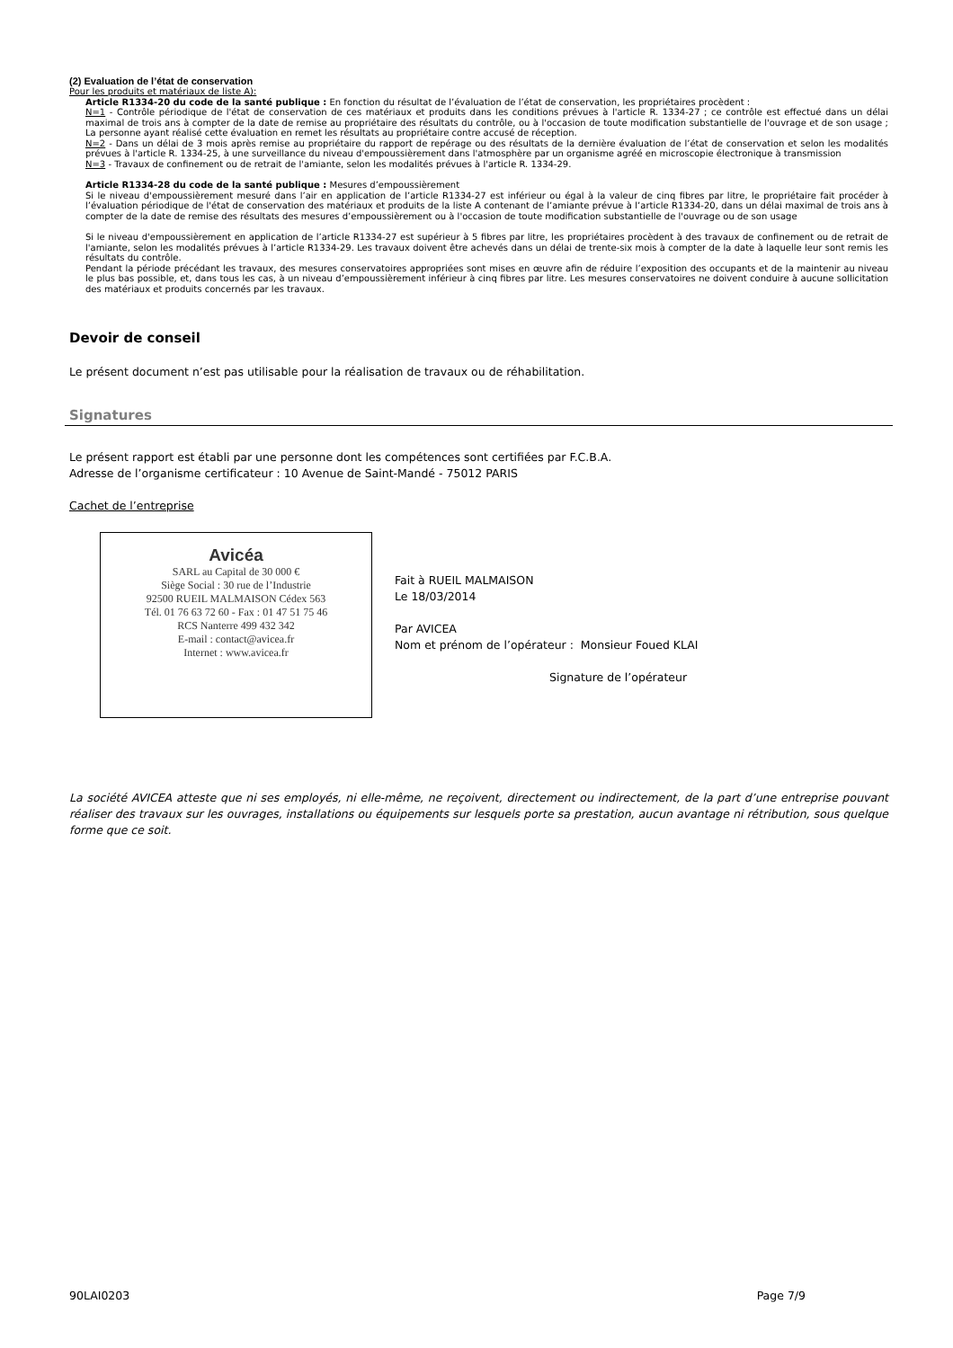(2) Evaluation de l’état de conservation
Pour les produits et matériaux de liste A):
Article R1334-20 du code de la santé publique : En fonction du résultat de l’évaluation de l’état de conservation, les propriétaires procèdent :
N=1 - Contrôle périodique de l'état de conservation de ces matériaux et produits dans les conditions prévues à l'article R. 1334-27 ; ce contrôle est effectué dans un délai maximal de trois ans à compter de la date de remise au propriétaire des résultats du contrôle, ou à l'occasion de toute modification substantielle de l'ouvrage et de son usage ; La personne ayant réalisé cette évaluation en remet les résultats au propriétaire contre accusé de réception.
N=2 - Dans un délai de 3 mois après remise au propriétaire du rapport de repérage ou des résultats de la dernière évaluation de l’état de conservation et selon les modalités prévues à l'article R. 1334-25, à une surveillance du niveau d'empoussièrement dans l'atmosphère par un organisme agréé en microscopie électronique à transmission
N=3 - Travaux de confinement ou de retrait de l'amiante, selon les modalités prévues à l'article R. 1334-29.
Article R1334-28 du code de la santé publique : Mesures d’empoussièrement
Si le niveau d'empoussièrement mesuré dans l’air en application de l’article R1334-27 est inférieur ou égal à la valeur de cinq fibres par litre, le propriétaire fait procéder à l’évaluation périodique de l'état de conservation des matériaux et produits de la liste A contenant de l’amiante prévue à l’article R1334-20, dans un délai maximal de trois ans à compter de la date de remise des résultats des mesures d’empoussièrement ou à l'occasion de toute modification substantielle de l'ouvrage ou de son usage
Si le niveau d'empoussièrement en application de l’article R1334-27 est supérieur à 5 fibres par litre, les propriétaires procèdent à des travaux de confinement ou de retrait de l'amiante, selon les modalités prévues à l’article R1334-29. Les travaux doivent être achevés dans un délai de trente-six mois à compter de la date à laquelle leur sont remis les résultats du contrôle.
Pendant la période précédant les travaux, des mesures conservatoires appropriées sont mises en œuvre afin de réduire l’exposition des occupants et de la maintenir au niveau le plus bas possible, et, dans tous les cas, à un niveau d’empoussièrement inférieur à cinq fibres par litre. Les mesures conservatoires ne doivent conduire à aucune sollicitation des matériaux et produits concernés par les travaux.
Devoir de conseil
Le présent document n’est pas utilisable pour la réalisation de travaux ou de réhabilitation.
Signatures
Le présent rapport est établi par une personne dont les compétences sont certifiées par F.C.B.A.
Adresse de l’organisme certificateur : 10 Avenue de Saint-Mandé - 75012 PARIS
Cachet de l’entreprise
Avicéa
SARL au Capital de 30 000 €
Siège Social : 30 rue de l’Industrie
92500 RUEIL MALMAISON Cédex 563
Tél. 01 76 63 72 60 - Fax : 01 47 51 75 46
RCS Nanterre 499 432 342
E-mail : contact@avicea.fr
Internet : www.avicea.fr
Fait à RUEIL MALMAISON
Le 18/03/2014
Par AVICEA
Nom et prénom de l’opérateur : Monsieur Foued KLAI
Signature de l’opérateur
La société AVICEA atteste que ni ses employés, ni elle-même, ne reçoivent, directement ou indirectement, de la part d’une entreprise pouvant réaliser des travaux sur les ouvrages, installations ou équipements sur lesquels porte sa prestation, aucun avantage ni rétribution, sous quelque forme que ce soit.
90LAI0203 Page 7/9